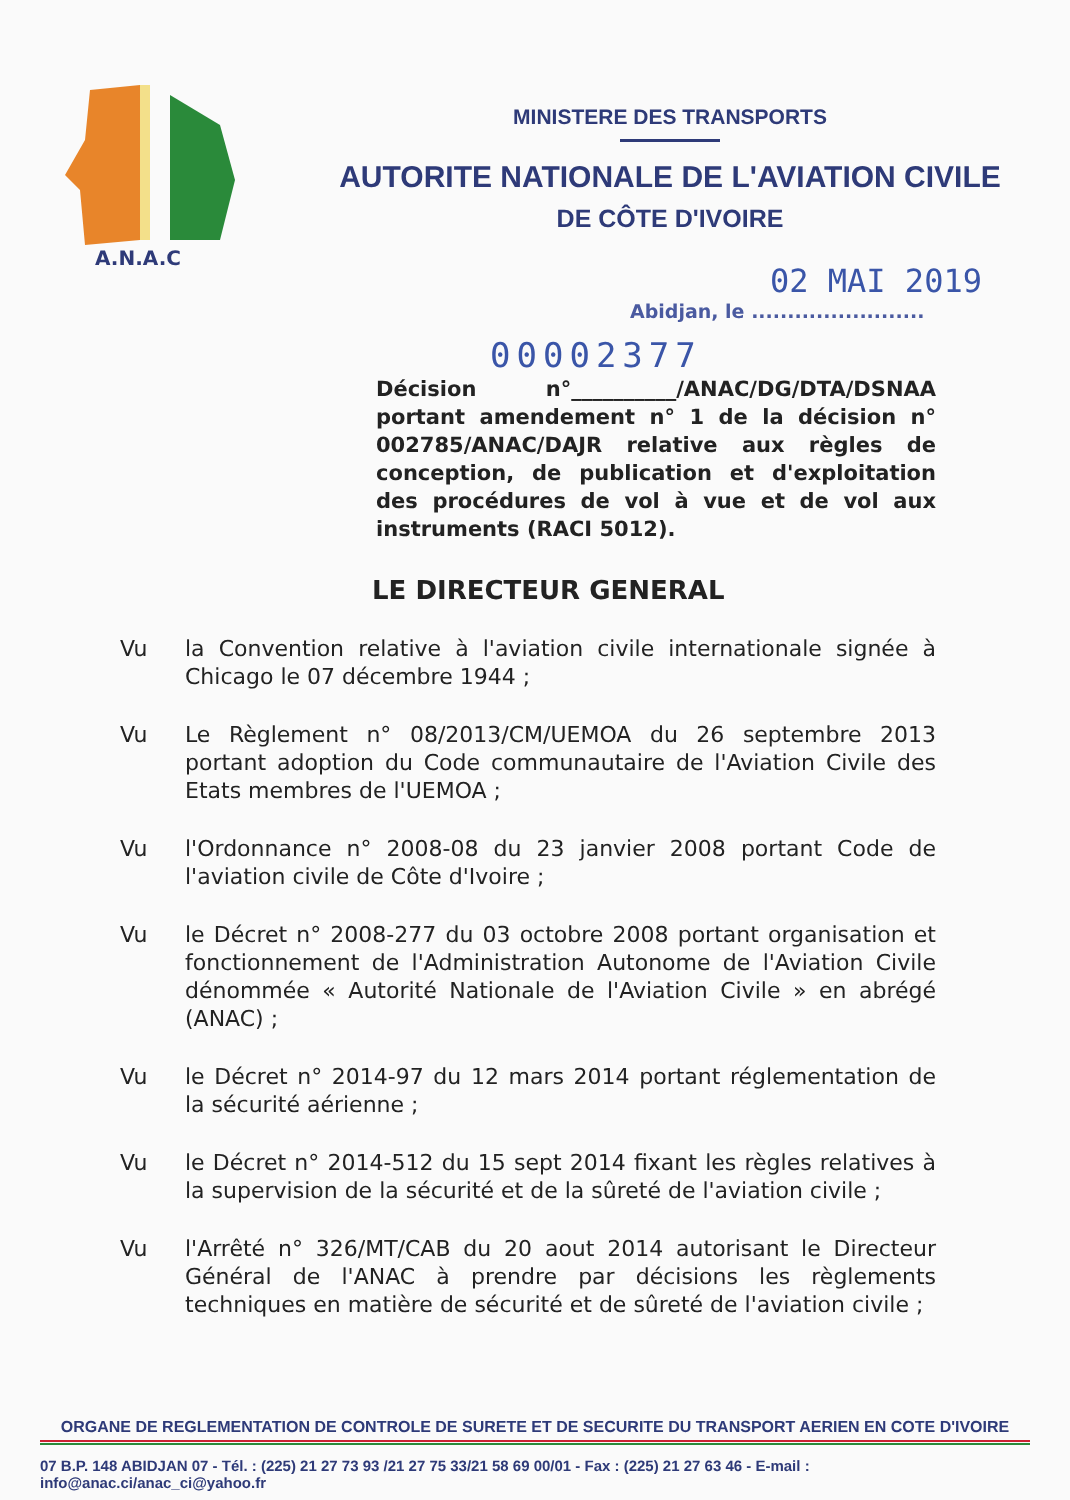A.N.A.C
MINISTERE DES TRANSPORTS
AUTORITE NATIONALE DE L'AVIATION CIVILE
DE CÔTE D'IVOIRE
02 MAI 2019
Abidjan, le ........................
00002377
Décision n°__________/ANAC/DG/DTA/DSNAA portant amendement n° 1 de la décision n° 002785/ANAC/DAJR relative aux règles de conception, de publication et d'exploitation des procédures de vol à vue et de vol aux instruments (RACI 5012).
LE DIRECTEUR GENERAL
Vu la Convention relative à l'aviation civile internationale signée à Chicago le 07 décembre 1944 ;
Vu Le Règlement n° 08/2013/CM/UEMOA du 26 septembre 2013 portant adoption du Code communautaire de l'Aviation Civile des Etats membres de l'UEMOA ;
Vu l'Ordonnance n° 2008-08 du 23 janvier 2008 portant Code de l'aviation civile de Côte d'Ivoire ;
Vu le Décret n° 2008-277 du 03 octobre 2008 portant organisation et fonctionnement de l'Administration Autonome de l'Aviation Civile dénommée « Autorité Nationale de l'Aviation Civile » en abrégé (ANAC) ;
Vu le Décret n° 2014-97 du 12 mars 2014 portant réglementation de la sécurité aérienne ;
Vu le Décret n° 2014-512 du 15 sept 2014 fixant les règles relatives à la supervision de la sécurité et de la sûreté de l'aviation civile ;
Vu l'Arrêté n° 326/MT/CAB du 20 aout 2014 autorisant le Directeur Général de l'ANAC à prendre par décisions les règlements techniques en matière de sécurité et de sûreté de l'aviation civile ;
ORGANE DE REGLEMENTATION DE CONTROLE DE SURETE ET DE SECURITE DU TRANSPORT AERIEN EN COTE D'IVOIRE
07 B.P. 148 ABIDJAN 07 - Tél. : (225) 21 27 73 93 /21 27 75 33/21 58 69 00/01 - Fax : (225) 21 27 63 46 - E-mail : info@anac.ci/anac_ci@yahoo.fr